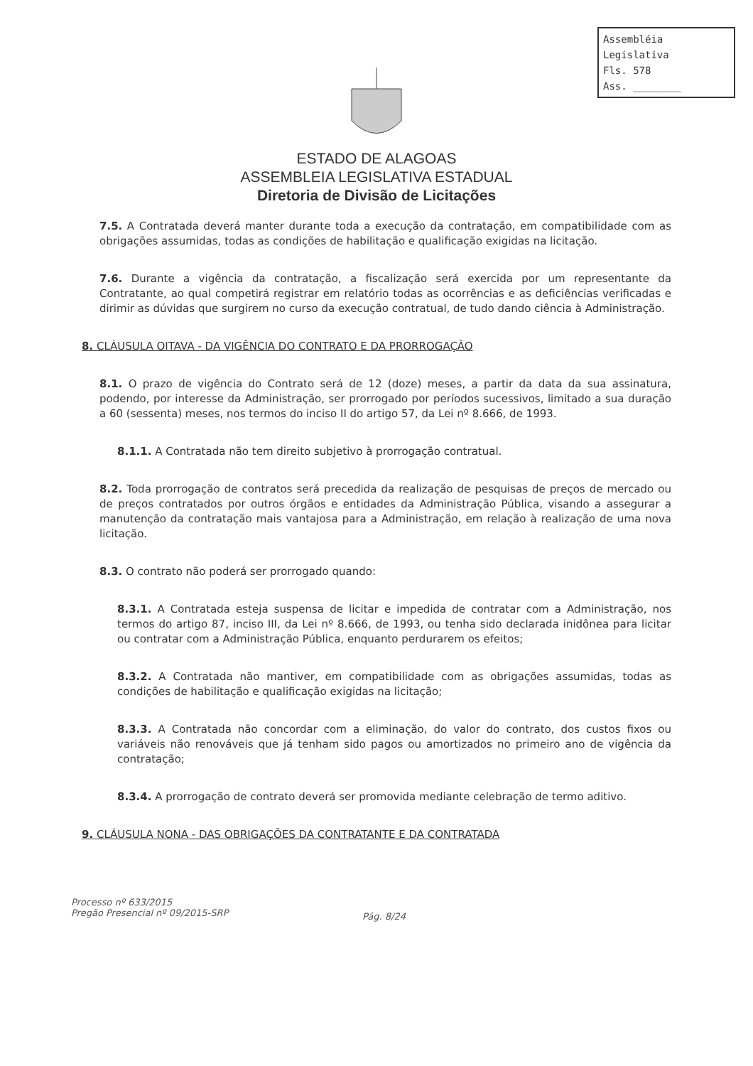Assembléia Legislativa
Fls. 578
Ass. ________
ESTADO DE ALAGOAS
ASSEMBLEIA LEGISLATIVA ESTADUAL
Diretoria de Divisão de Licitações
7.5. A Contratada deverá manter durante toda a execução da contratação, em compatibilidade com as obrigações assumidas, todas as condições de habilitação e qualificação exigidas na licitação.
7.6. Durante a vigência da contratação, a fiscalização será exercida por um representante da Contratante, ao qual competirá registrar em relatório todas as ocorrências e as deficiências verificadas e dirimir as dúvidas que surgirem no curso da execução contratual, de tudo dando ciência à Administração.
8. CLÁUSULA OITAVA - DA VIGÊNCIA DO CONTRATO E DA PRORROGAÇÃO
8.1. O prazo de vigência do Contrato será de 12 (doze) meses, a partir da data da sua assinatura, podendo, por interesse da Administração, ser prorrogado por períodos sucessivos, limitado a sua duração a 60 (sessenta) meses, nos termos do inciso II do artigo 57, da Lei nº 8.666, de 1993.
8.1.1. A Contratada não tem direito subjetivo à prorrogação contratual.
8.2. Toda prorrogação de contratos será precedida da realização de pesquisas de preços de mercado ou de preços contratados por outros órgãos e entidades da Administração Pública, visando a assegurar a manutenção da contratação mais vantajosa para a Administração, em relação à realização de uma nova licitação.
8.3. O contrato não poderá ser prorrogado quando:
8.3.1. A Contratada esteja suspensa de licitar e impedida de contratar com a Administração, nos termos do artigo 87, inciso III, da Lei nº 8.666, de 1993, ou tenha sido declarada inidônea para licitar ou contratar com a Administração Pública, enquanto perdurarem os efeitos;
8.3.2. A Contratada não mantiver, em compatibilidade com as obrigações assumidas, todas as condições de habilitação e qualificação exigidas na licitação;
8.3.3. A Contratada não concordar com a eliminação, do valor do contrato, dos custos fixos ou variáveis não renováveis que já tenham sido pagos ou amortizados no primeiro ano de vigência da contratação;
8.3.4. A prorrogação de contrato deverá ser promovida mediante celebração de termo aditivo.
9. CLÁUSULA NONA - DAS OBRIGAÇÕES DA CONTRATANTE E DA CONTRATADA
Processo nº 633/2015
Pregão Presencial nº 09/2015-SRP
Pág. 8/24